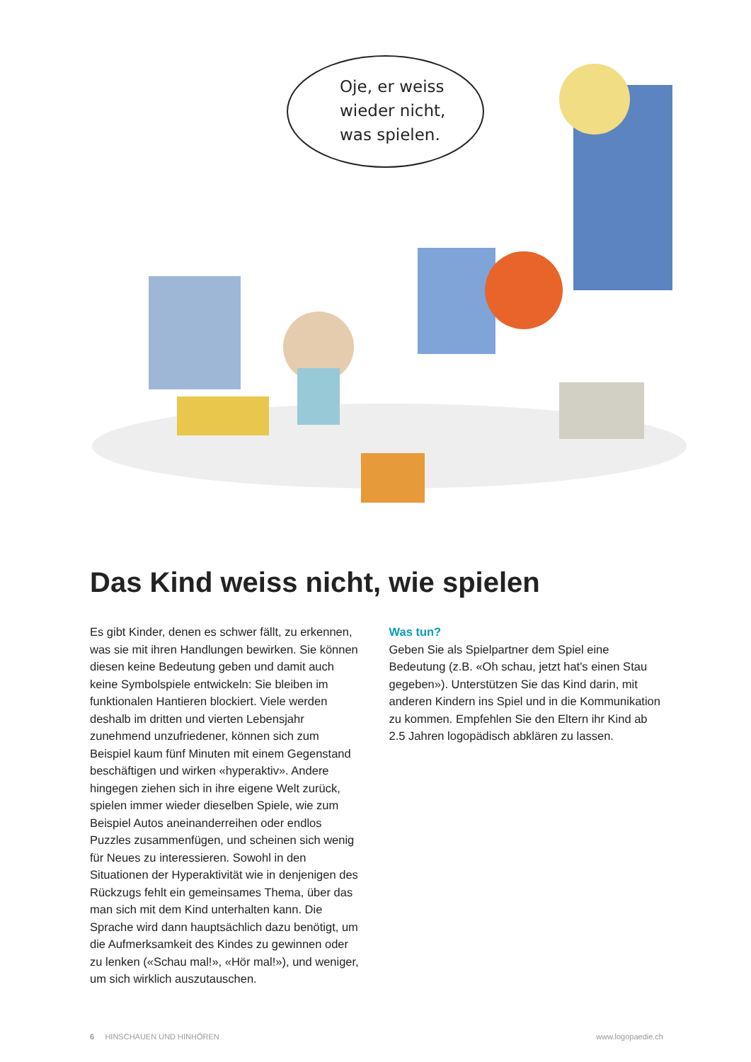Oje, er weiss
wieder nicht,
was spielen.
Das Kind weiss nicht, wie spielen
Es gibt Kinder, denen es schwer fällt, zu erkennen, was sie mit ihren Handlungen bewirken. Sie können diesen keine Bedeutung geben und damit auch keine Symbolspiele entwickeln: Sie bleiben im funktionalen Hantieren blockiert. Viele werden deshalb im dritten und vierten Lebensjahr zunehmend unzufriedener, können sich zum Beispiel kaum fünf Minuten mit einem Gegenstand beschäftigen und wirken «hyperaktiv». Andere hingegen ziehen sich in ihre eigene Welt zurück, spielen immer wieder dieselben Spiele, wie zum Beispiel Autos aneinanderreihen oder endlos Puzzles zusammenfügen, und scheinen sich wenig für Neues zu interessieren. Sowohl in den Situationen der Hyperaktivität wie in denjenigen des Rückzugs fehlt ein gemeinsames Thema, über das man sich mit dem Kind unterhalten kann. Die Sprache wird dann hauptsächlich dazu benötigt, um die Aufmerksamkeit des Kindes zu gewinnen oder zu lenken («Schau mal!», «Hör mal!»), und weniger, um sich wirklich auszutauschen.
Was tun?
Geben Sie als Spielpartner dem Spiel eine Bedeutung (z.B. «Oh schau, jetzt hat's einen Stau gegeben»). Unterstützen Sie das Kind darin, mit anderen Kindern ins Spiel und in die Kommunikation zu kommen. Empfehlen Sie den Eltern ihr Kind ab 2.5 Jahren logopädisch abklären zu lassen.
6 HINSCHAUEN UND HINHÖREN www.logopaedie.ch